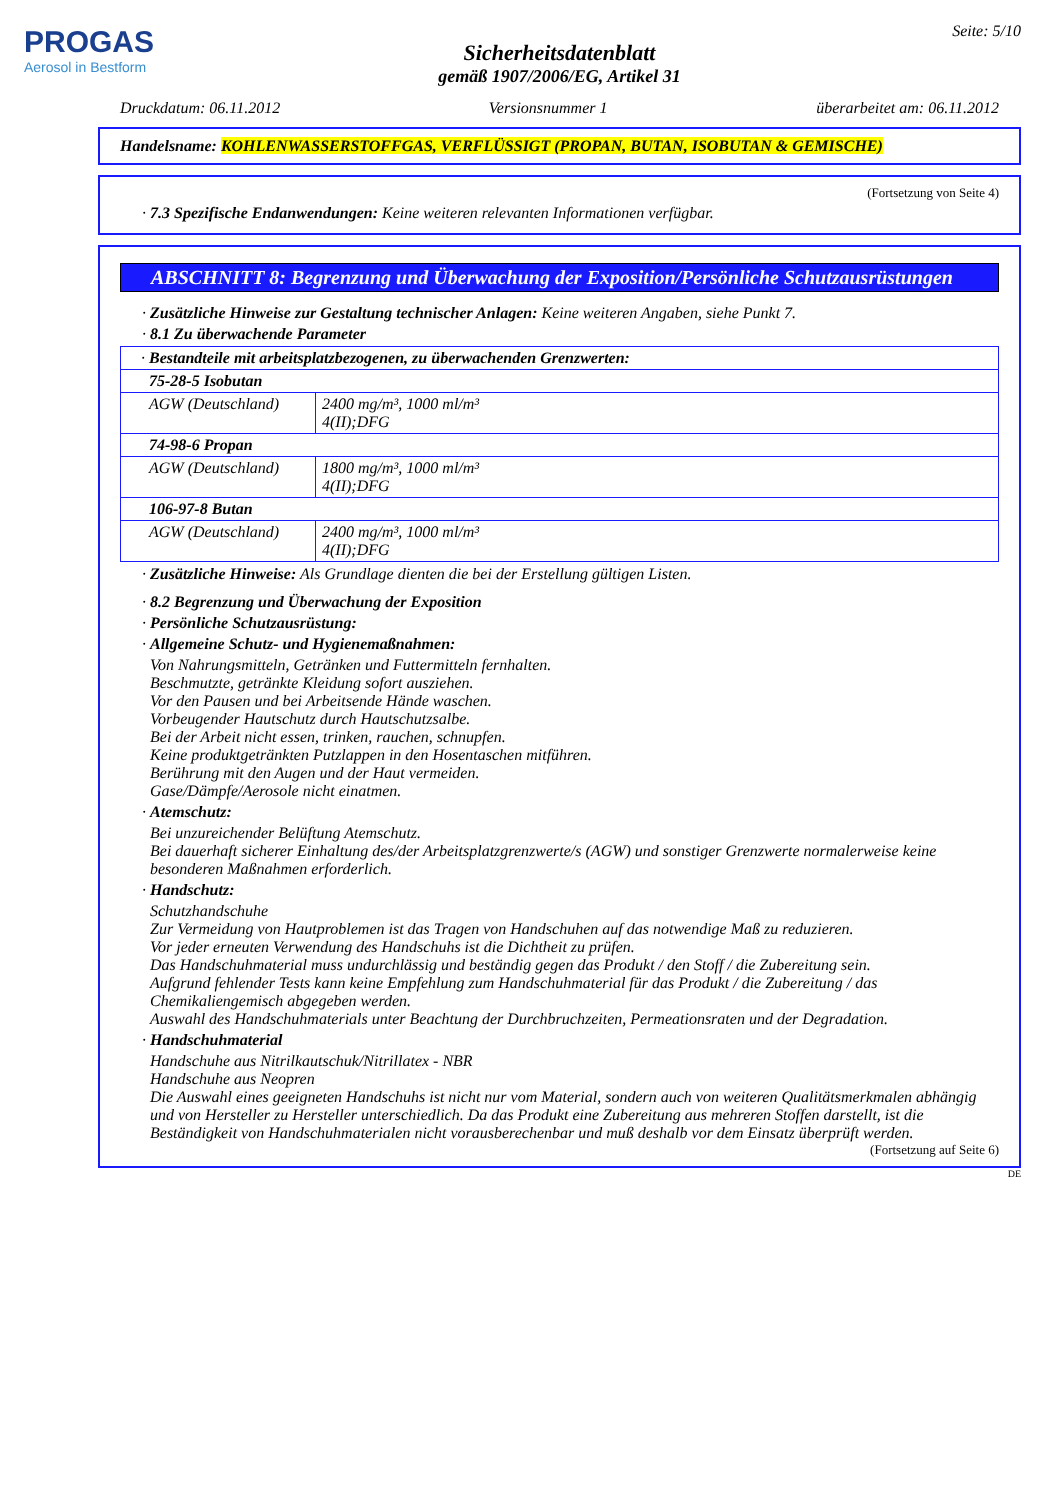PROGAS
Aerosol in Bestform
Seite: 5/10
Sicherheitsdatenblatt
gemäß 1907/2006/EG, Artikel 31
Druckdatum: 06.11.2012 Versionsnummer 1 überarbeitet am: 06.11.2012
Handelsname: KOHLENWASSERSTOFFGAS, VERFLÜSSIGT (PROPAN, BUTAN, ISOBUTAN & GEMISCHE)
(Fortsetzung von Seite 4)
· 7.3 Spezifische Endanwendungen: Keine weiteren relevanten Informationen verfügbar.
ABSCHNITT 8: Begrenzung und Überwachung der Exposition/Persönliche Schutzausrüstungen
· Zusätzliche Hinweise zur Gestaltung technischer Anlagen: Keine weiteren Angaben, siehe Punkt 7.
· 8.1 Zu überwachende Parameter
| · Bestandteile mit arbeitsplatzbezogenen, zu überwachenden Grenzwerten: | |
| 75-28-5 Isobutan | |
| AGW (Deutschland) | 2400 mg/m³, 1000 ml/m³ 4(II);DFG |
| 74-98-6 Propan | |
| AGW (Deutschland) | 1800 mg/m³, 1000 ml/m³ 4(II);DFG |
| 106-97-8 Butan | |
| AGW (Deutschland) | 2400 mg/m³, 1000 ml/m³ 4(II);DFG |
· Zusätzliche Hinweise: Als Grundlage dienten die bei der Erstellung gültigen Listen.
· 8.2 Begrenzung und Überwachung der Exposition
· Persönliche Schutzausrüstung:
· Allgemeine Schutz- und Hygienemaßnahmen:
Von Nahrungsmitteln, Getränken und Futtermitteln fernhalten.
Beschmutzte, getränkte Kleidung sofort ausziehen.
Vor den Pausen und bei Arbeitsende Hände waschen.
Vorbeugender Hautschutz durch Hautschutzsalbe.
Bei der Arbeit nicht essen, trinken, rauchen, schnupfen.
Keine produktgetränkten Putzlappen in den Hosentaschen mitführen.
Berührung mit den Augen und der Haut vermeiden.
Gase/Dämpfe/Aerosole nicht einatmen.
· Atemschutz:
Bei unzureichender Belüftung Atemschutz.
Bei dauerhaft sicherer Einhaltung des/der Arbeitsplatzgrenzwerte/s (AGW) und sonstiger Grenzwerte normalerweise keine besonderen Maßnahmen erforderlich.
· Handschutz:
Schutzhandschuhe
Zur Vermeidung von Hautproblemen ist das Tragen von Handschuhen auf das notwendige Maß zu reduzieren.
Vor jeder erneuten Verwendung des Handschuhs ist die Dichtheit zu prüfen.
Das Handschuhmaterial muss undurchlässig und beständig gegen das Produkt / den Stoff / die Zubereitung sein.
Aufgrund fehlender Tests kann keine Empfehlung zum Handschuhmaterial für das Produkt / die Zubereitung / das Chemikaliengemisch abgegeben werden.
Auswahl des Handschuhmaterials unter Beachtung der Durchbruchzeiten, Permeationsraten und der Degradation.
· Handschuhmaterial
Handschuhe aus Nitrilkautschuk/Nitrillatex - NBR
Handschuhe aus Neopren
Die Auswahl eines geeigneten Handschuhs ist nicht nur vom Material, sondern auch von weiteren Qualitätsmerkmalen abhängig und von Hersteller zu Hersteller unterschiedlich. Da das Produkt eine Zubereitung aus mehreren Stoffen darstellt, ist die Beständigkeit von Handschuhmaterialen nicht vorausberechenbar und muß deshalb vor dem Einsatz überprüft werden.
(Fortsetzung auf Seite 6)
DE